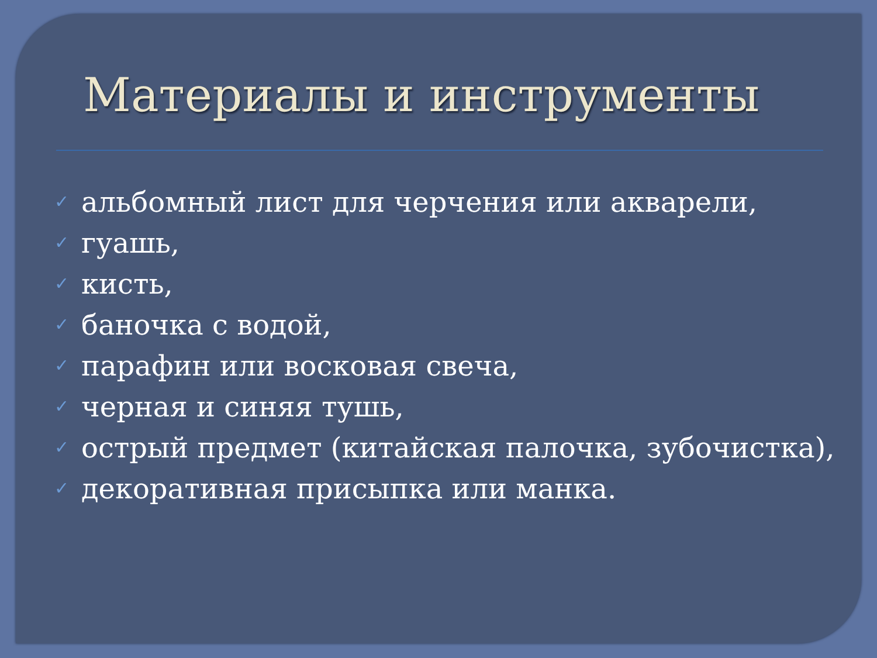Материалы и инструменты
✓ альбомный лист для черчения или акварели,
✓ гуашь,
✓ кисть,
✓ баночка с водой,
✓ парафин или восковая свеча,
✓ черная и синяя тушь,
✓ острый предмет (китайская палочка, зубочистка),
✓ декоративная присыпка или манка.